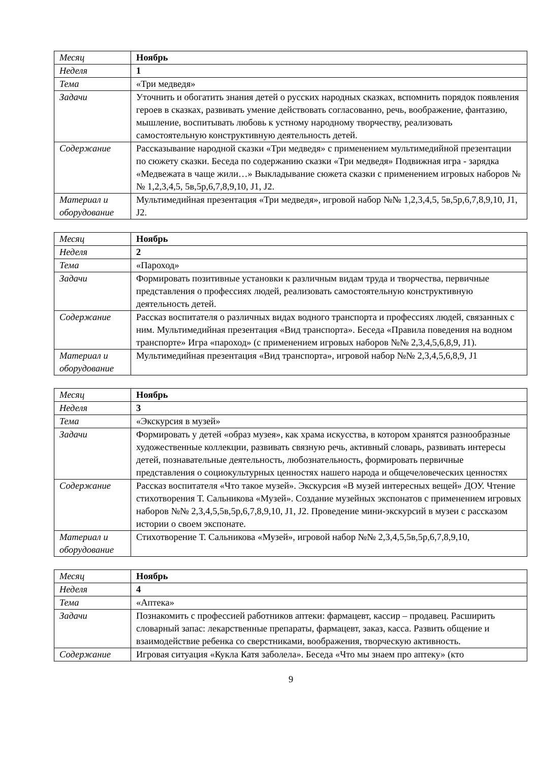| Месяц | Ноябрь |
| Неделя | 1 |
| Тема | «Три медведя» |
| Задачи | Уточнить и обогатить знания детей о русских народных сказках, вспомнить порядок появления героев в сказках, развивать умение действовать согласованно, речь, воображение, фантазию, мышление, воспитывать любовь к устному народному творчеству, реализовать самостоятельную конструктивную деятельность детей. |
| Содержание | Рассказывание народной сказки «Три медведя» с применением мультимедийной презентации по сюжету сказки. Беседа по содержанию сказки «Три медведя» Подвижная игра - зарядка «Медвежата в чаще жили…» Выкладывание сюжета сказки с применением игровых наборов №№ 1,2,3,4,5, 5в,5р,6,7,8,9,10, J1, J2. |
| Материал и оборудование | Мультимедийная презентация «Три медведя», игровой набор №№ 1,2,3,4,5, 5в,5р,6,7,8,9,10, J1, J2. |
| Месяц | Ноябрь |
| Неделя | 2 |
| Тема | «Пароход» |
| Задачи | Формировать позитивные установки к различным видам труда и творчества, первичные представления о профессиях людей, реализовать самостоятельную конструктивную деятельность детей. |
| Содержание | Рассказ воспитателя о различных видах водного транспорта и профессиях людей, связанных с ним. Мультимедийная презентация «Вид транспорта». Беседа «Правила поведения на водном транспорте» Игра «пароход» (с применением игровых наборов №№ 2,3,4,5,6,8,9, J1). |
| Материал и оборудование | Мультимедийная презентация «Вид транспорта», игровой набор №№ 2,3,4,5,6,8,9, J1 |
| Месяц | Ноябрь |
| Неделя | 3 |
| Тема | «Экскурсия в музей» |
| Задачи | Формировать у детей «образ музея», как храма искусства, в котором хранятся разнообразные художественные коллекции, развивать связную речь, активный словарь, развивать интересы детей, познавательные деятельность, любознательность, формировать первичные представления о социокультурных ценностях нашего народа и общечеловеческих ценностях |
| Содержание | Рассказ воспитателя «Что такое музей». Экскурсия «В музей интересных вещей» ДОУ. Чтение стихотворения Т. Сальникова «Музей». Создание музейных экспонатов с применением игровых наборов №№ 2,3,4,5,5в,5р,6,7,8,9,10, J1, J2. Проведение мини-экскурсий в музеи с рассказом истории о своем экспонате. |
| Материал и оборудование | Стихотворение Т. Сальникова «Музей», игровой набор №№ 2,3,4,5,5в,5р,6,7,8,9,10, |
| Месяц | Ноябрь |
| Неделя | 4 |
| Тема | «Аптека» |
| Задачи | Познакомить с профессией работников аптеки: фармацевт, кассир – продавец. Расширить словарный запас: лекарственные препараты, фармацевт, заказ, касса. Развить общение и взаимодействие ребенка со сверстниками, воображения, творческую активность. |
| Содержание | Игровая ситуация «Кукла Катя заболела». Беседа «Что мы знаем про аптеку» (кто |
9